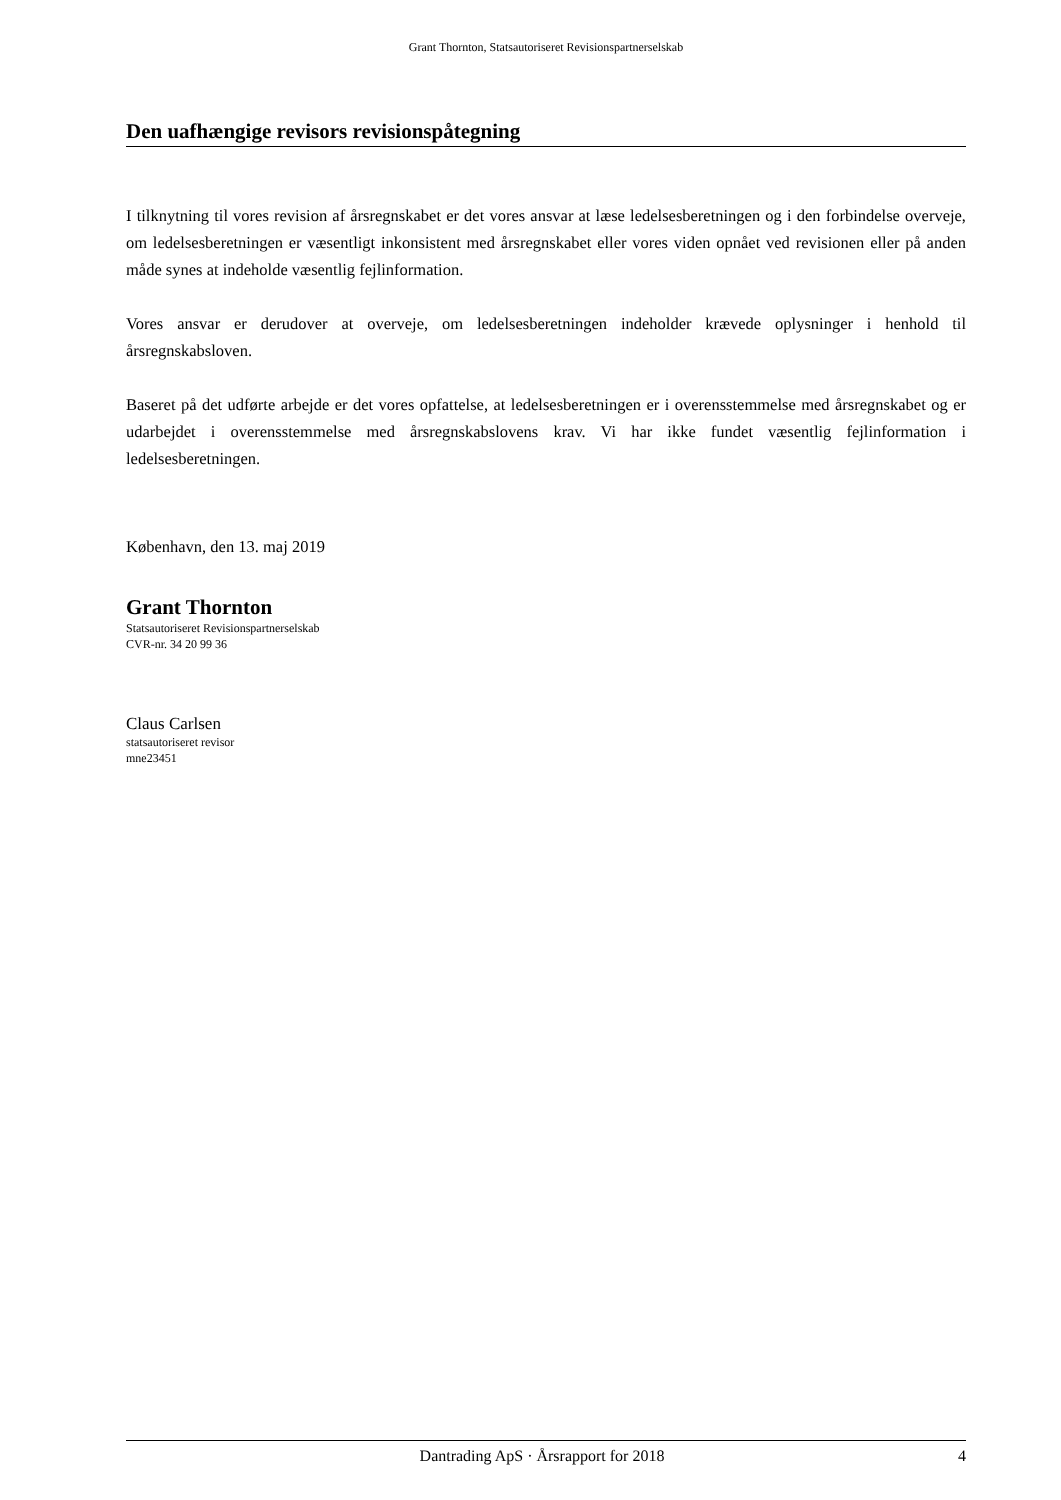Grant Thornton, Statsautoriseret Revisionspartnerselskab
Den uafhængige revisors revisionspåtegning
I tilknytning til vores revision af årsregnskabet er det vores ansvar at læse ledelsesberetningen og i den forbindelse overveje, om ledelsesberetningen er væsentligt inkonsistent med årsregnskabet eller vores viden opnået ved revisionen eller på anden måde synes at indeholde væsentlig fejlinformation.
Vores ansvar er derudover at overveje, om ledelsesberetningen indeholder krævede oplysninger i henhold til årsregnskabsloven.
Baseret på det udførte arbejde er det vores opfattelse, at ledelsesberetningen er i overensstemmelse med årsregnskabet og er udarbejdet i overensstemmelse med årsregnskabslovens krav. Vi har ikke fundet væsentlig fejlinformation i ledelsesberetningen.
København, den 13. maj 2019
Grant Thornton
Statsautoriseret Revisionspartnerselskab
CVR-nr. 34 20 99 36
Claus Carlsen
statsautoriseret revisor
mne23451
Dantrading ApS · Årsrapport for 2018 4